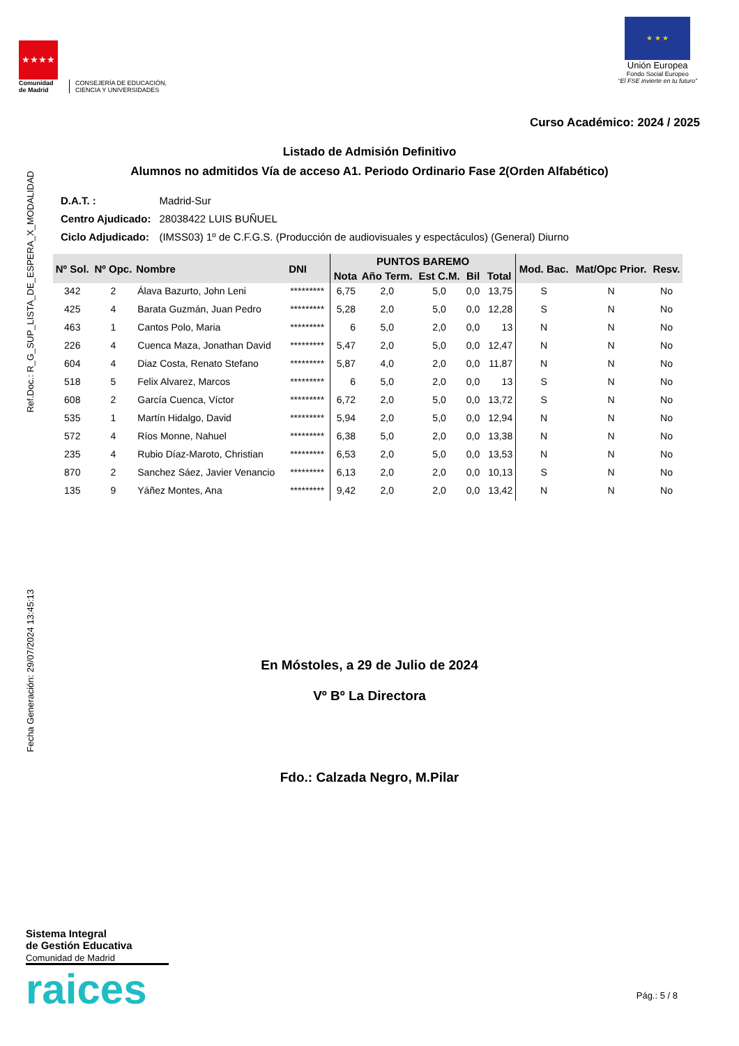★★★★
Comunidad
de Madrid
CONSEJERÍA DE EDUCACIÓN,
CIENCIA Y UNIVERSIDADES
★ ★ ★
Unión Europea
Fondo Social Europeo
“El FSE invierte en tu futuro”
Curso Académico: 2024 / 2025
Listado de Admisión Definitivo
Alumnos no admitidos Vía de acceso A1. Periodo Ordinario Fase 2(Orden Alfabético)
Ref.Doc.: R_G_SUP_LISTA_DE_ESPERA_X_MODALIDAD
Fecha Generación: 29/07/2024 13:45:13
| D.A.T. : | Madrid-Sur |
| Centro Ajudicado: | 28038422 LUIS BUÑUEL |
| Ciclo Adjudicado: | (IMSS03) 1º de C.F.G.S. (Producción de audiovisuales y espectáculos) (General) Diurno |
| Nº Sol. | Nº Opc. | Nombre | DNI | PUNTOS BAREMO | | | | | Mod. Bac. | Mat/Opc Prior. | Resv. |
| --- | --- | --- | --- | --- | --- | --- | --- | --- | --- | --- | --- |
| | | | | Nota | Año Term. | Est C.M. | Bil | Total | | | |
| 342 | 2 | Álava Bazurto, John Leni | ********* | 6,75 | 2,0 | 5,0 | 0,0 | 13,75 | S | N | No |
| 425 | 4 | Barata Guzmán, Juan Pedro | ********* | 5,28 | 2,0 | 5,0 | 0,0 | 12,28 | S | N | No |
| 463 | 1 | Cantos Polo, Maria | ********* | 6 | 5,0 | 2,0 | 0,0 | 13 | N | N | No |
| 226 | 4 | Cuenca Maza, Jonathan David | ********* | 5,47 | 2,0 | 5,0 | 0,0 | 12,47 | N | N | No |
| 604 | 4 | Diaz Costa, Renato Stefano | ********* | 5,87 | 4,0 | 2,0 | 0,0 | 11,87 | N | N | No |
| 518 | 5 | Felix Alvarez, Marcos | ********* | 6 | 5,0 | 2,0 | 0,0 | 13 | S | N | No |
| 608 | 2 | García Cuenca, Víctor | ********* | 6,72 | 2,0 | 5,0 | 0,0 | 13,72 | S | N | No |
| 535 | 1 | Martín Hidalgo, David | ********* | 5,94 | 2,0 | 5,0 | 0,0 | 12,94 | N | N | No |
| 572 | 4 | Ríos Monne, Nahuel | ********* | 6,38 | 5,0 | 2,0 | 0,0 | 13,38 | N | N | No |
| 235 | 4 | Rubio Díaz-Maroto, Christian | ********* | 6,53 | 2,0 | 5,0 | 0,0 | 13,53 | N | N | No |
| 870 | 2 | Sanchez Sáez, Javier Venancio | ********* | 6,13 | 2,0 | 2,0 | 0,0 | 10,13 | S | N | No |
| 135 | 9 | Yáñez Montes, Ana | ********* | 9,42 | 2,0 | 2,0 | 0,0 | 13,42 | N | N | No |
En Móstoles, a 29 de Julio de 2024
Vº Bº La Directora
Fdo.: Calzada Negro, M.Pilar
Sistema Integral
de Gestión Educativa
Comunidad de Madrid
raices
Pág.: 5 / 8